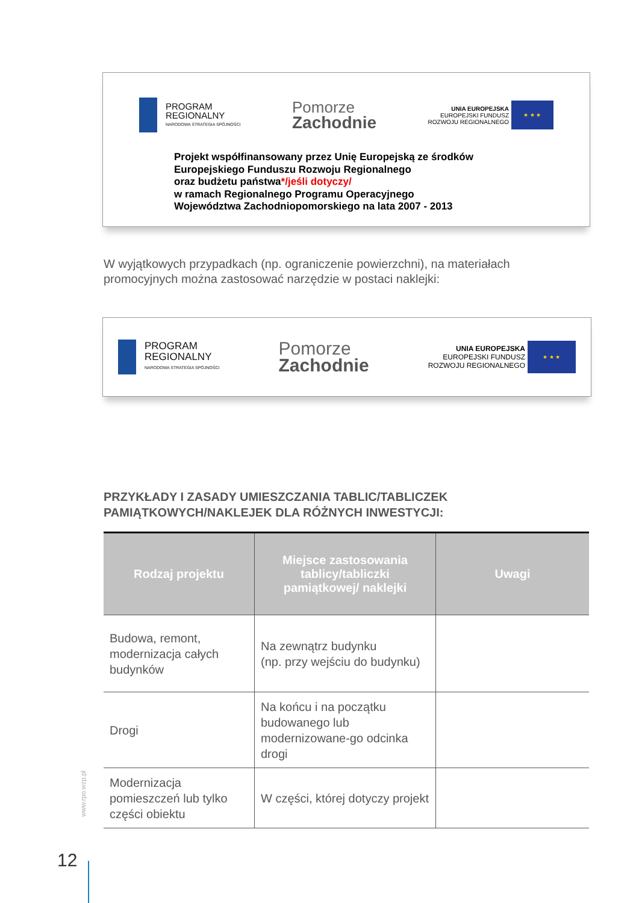PROGRAM
REGIONALNY
NARODOWA STRATEGIA SPÓJNOŚCI
Pomorze
Zachodnie
UNIA EUROPEJSKA
EUROPEJSKI FUNDUSZ
ROZWOJU REGIONALNEGO
★ ★ ★
Projekt współfinansowany przez Unię Europejską ze środków
Europejskiego Funduszu Rozwoju Regionalnego
oraz budżetu państwa*/jeśli dotyczy/
w ramach Regionalnego Programu Operacyjnego
Województwa Zachodniopomorskiego na lata 2007 - 2013
W wyjątkowych przypadkach (np. ograniczenie powierzchni), na materiałach promocyjnych można zastosować narzędzie w postaci naklejki:
PROGRAM
REGIONALNY
NARODOWA STRATEGIA SPÓJNOŚCI
Pomorze
Zachodnie
UNIA EUROPEJSKA
EUROPEJSKI FUNDUSZ
ROZWOJU REGIONALNEGO
★ ★ ★
PRZYKŁADY I ZASADY UMIESZCZANIA TABLIC/TABLICZEK PAMIĄTKOWYCH/NAKLEJEK DLA RÓŻNYCH INWESTYCJI:
| Rodzaj projektu | Miejsce zastosowania tablicy/tabliczki pamiątkowej/ naklejki | Uwagi |
| --- | --- | --- |
| Budowa, remont, modernizacja całych budynków | Na zewnątrz budynku (np. przy wejściu do budynku) | |
| Drogi | Na końcu i na początku budowanego lub modernizowane-go odcinka drogi | |
| Modernizacja pomieszczeń lub tylko części obiektu | W części, której dotyczy projekt | |
www.rpo.wzp.pl
12